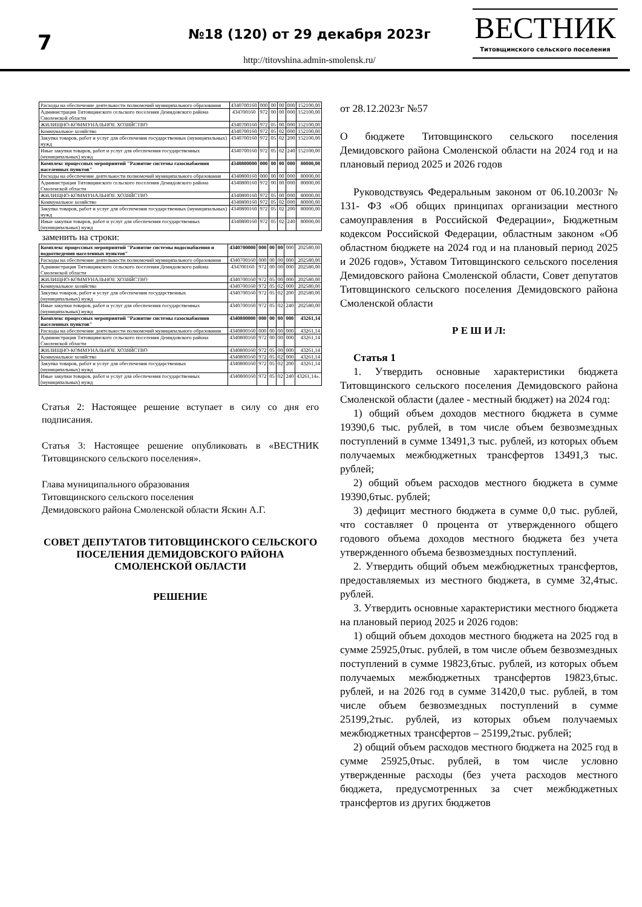7
№18 (120) от 29 декабря 2023г
http://titovshina.admin-smolensk.ru/
ВЕСТНИК
Титовщинского сельского поселения
| Расходы на обеспечение деятельности полномочий муниципального образования | 4340700160 | 000 | 00 | 00 | 000 | 152100,00 |
| Администрация Титовщинского сельского поселения Демидовского района Смоленской области | 434700160 | 972 | 00 | 00 | 000 | 152100,00 |
| ЖИЛИЩНО-КОММУНАЛЬНОЕ ХОЗЯЙСТВО | 4340700160 | 972 | 05 | 00 | 000 | 152100,00 |
| Коммунальное хозяйство | 4340700160 | 972 | 05 | 02 | 000 | 152100,00 |
| Закупка товаров, работ и услуг для обеспечения государственных (муниципальных) нужд | 4340700160 | 972 | 05 | 02 | 200 | 152100,00 |
| Иные закупки товаров, работ и услуг для обеспечения государственных (муниципальных) нужд | 4340700160 | 972 | 05 | 02 | 240 | 152100,00 |
| Комплекс процессных мероприятий "Развитие системы газоснабжения населенных пунктов" | 4340800000 | 000 | 00 | 00 | 000 | 80000,00 |
| Расходы на обеспечение деятельности полномочий муниципального образования | 4340800160 | 000 | 00 | 00 | 000 | 80000,00 |
| Администрация Титовщинского сельского поселения Демидовского района Смоленской области | 4340800160 | 972 | 00 | 00 | 000 | 80000,00 |
| ЖИЛИЩНО-КОММУНАЛЬНОЕ ХОЗЯЙСТВО | 4340800160 | 972 | 05 | 00 | 000 | 80000,00 |
| Коммунальное хозяйство | 4340800160 | 972 | 05 | 02 | 000 | 80000,00 |
| Закупка товаров, работ и услуг для обеспечения государственных (муниципальных) нужд | 4340800160 | 972 | 05 | 02 | 200 | 80000,00 |
| Иные закупки товаров, работ и услуг для обеспечения государственных (муниципальных) нужд | 4340800160 | 972 | 05 | 02 | 240 | 80000,00 |
заменить на строки:
| Комплекс процессных мероприятий "Развитие системы водоснабжения и водоотведения населенных пунктов" | 4340700000 | 000 | 00 | 00 | 000 | 202580,00 |
| Расходы на обеспечение деятельности полномочий муниципального образования | 4340700160 | 000 | 00 | 00 | 000 | 202580,00 |
| Администрация Титовщинского сельского поселения Демидовского района Смоленской области | 434700160 | 972 | 00 | 00 | 000 | 202580,00 |
| ЖИЛИЩНО-КОММУНАЛЬНОЕ ХОЗЯЙСТВО | 4340700160 | 972 | 05 | 00 | 000 | 202580,00 |
| Коммунальное хозяйство | 4340700160 | 972 | 05 | 02 | 000 | 202580,00 |
| Закупка товаров, работ и услуг для обеспечения государственных (муниципальных) нужд | 4340700160 | 972 | 05 | 02 | 200 | 202580,00 |
| Иные закупки товаров, работ и услуг для обеспечения государственных (муниципальных) нужд | 4340700160 | 972 | 05 | 02 | 240 | 202580,00 |
| Комплекс процессных мероприятий "Развитие системы газоснабжения населенных пунктов" | 4340800000 | 000 | 00 | 00 | 000 | 43261,14 |
| Расходы на обеспечение деятельности полномочий муниципального образования | 4340800160 | 000 | 00 | 00 | 000 | 43261,14 |
| Администрация Титовщинского сельского поселения Демидовского района Смоленской области | 4340800160 | 972 | 00 | 00 | 000 | 43261,14 |
| ЖИЛИЩНО-КОММУНАЛЬНОЕ ХОЗЯЙСТВО | 4340800160 | 972 | 05 | 00 | 000 | 43261,14 |
| Коммунальное хозяйство | 4340800160 | 972 | 05 | 02 | 000 | 43261,14 |
| Закупка товаров, работ и услуг для обеспечения государственных (муниципальных) нужд | 4340800160 | 972 | 05 | 02 | 200 | 43261,14 |
| Иные закупки товаров, работ и услуг для обеспечения государственных (муниципальных) нужд | 4340800160 | 972 | 05 | 02 | 240 | 43261,14». |
Статья 2: Настоящее решение вступает в силу со дня его подписания.
Статья 3: Настоящее решение опубликовать в «ВЕСТНИК Титовщинского сельского поселения».
Глава муниципального образования
Титовщинского сельского поселения
Демидовского района Смоленской области Яскин А.Г.
СОВЕТ ДЕПУТАТОВ ТИТОВЩИНСКОГО СЕЛЬСКОГО ПОСЕЛЕНИЯ ДЕМИДОВСКОГО РАЙОНА СМОЛЕНСКОЙ ОБЛАСТИ
РЕШЕНИЕ
от 28.12.2023г №57
О бюджете Титовщинского сельского поселения Демидовского района Смоленской области на 2024 год и на плановый период 2025 и 2026 годов
Руководствуясь Федеральным законом от 06.10.2003г № 131- ФЗ «Об общих принципах организации местного самоуправления в Российской Федерации», Бюджетным кодексом Российской Федерации, областным законом «Об областном бюджете на 2024 год и на плановый период 2025 и 2026 годов», Уставом Титовщинского сельского поселения Демидовского района Смоленской области, Совет депутатов Титовщинского сельского поселения Демидовского района Смоленской области
Р Е Ш И Л:
Статья 1
1. Утвердить основные характеристики бюджета Титовщинского сельского поселения Демидовского района Смоленской области (далее - местный бюджет) на 2024 год:
1) общий объем доходов местного бюджета в сумме 19390,6 тыс. рублей, в том числе объем безвозмездных поступлений в сумме 13491,3 тыс. рублей, из которых объем получаемых межбюджетных трансфертов 13491,3 тыс. рублей;
2) общий объем расходов местного бюджета в сумме 19390,6тыс. рублей;
3) дефицит местного бюджета в сумме 0,0 тыс. рублей, что составляет 0 процента от утвержденного общего годового объема доходов местного бюджета без учета утвержденного объема безвозмездных поступлений.
2. Утвердить общий объем межбюджетных трансфертов, предоставляемых из местного бюджета, в сумме 32,4тыс. рублей.
3. Утвердить основные характеристики местного бюджета на плановый период 2025 и 2026 годов:
1) общий объем доходов местного бюджета на 2025 год в сумме 25925,0тыс. рублей, в том числе объем безвозмездных поступлений в сумме 19823,6тыс. рублей, из которых объем получаемых межбюджетных трансфертов 19823,6тыс. рублей, и на 2026 год в сумме 31420,0 тыс. рублей, в том числе объем безвозмездных поступлений в сумме 25199,2тыс. рублей, из которых объем получаемых межбюджетных трансфертов – 25199,2тыс. рублей;
2) общий объем расходов местного бюджета на 2025 год в сумме 25925,0тыс. рублей, в том числе условно утвержденные расходы (без учета расходов местного бюджета, предусмотренных за счет межбюджетных трансфертов из других бюджетов